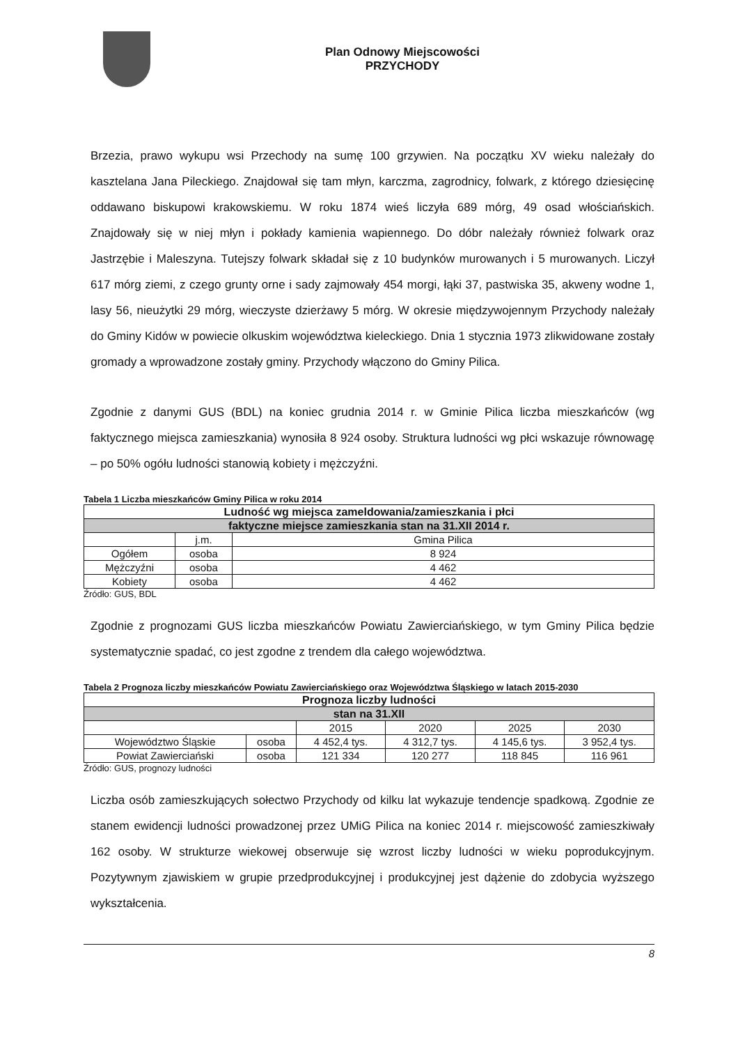Plan Odnowy Miejscowości
PRZYCHODY
Brzezia, prawo wykupu wsi Przechody na sumę 100 grzywien. Na początku XV wieku należały do kasztelana Jana Pileckiego. Znajdował się tam młyn, karczma, zagrodnicy, folwark, z którego dziesięcinę oddawano biskupowi krakowskiemu. W roku 1874 wieś liczyła 689 mórg, 49 osad włościańskich. Znajdowały się w niej młyn i pokłady kamienia wapiennego. Do dóbr należały również folwark oraz Jastrzębie i Maleszyna. Tutejszy folwark składał się z 10 budynków murowanych i 5 murowanych. Liczył 617 mórg ziemi, z czego grunty orne i sady zajmowały 454 morgi, łąki 37, pastwiska 35, akweny wodne 1, lasy 56, nieużytki 29 mórg, wieczyste dzierżawy 5 mórg. W okresie międzywojennym Przychody należały do Gminy Kidów w powiecie olkuskim województwa kieleckiego. Dnia 1 stycznia 1973 zlikwidowane zostały gromady a wprowadzone zostały gminy. Przychody włączono do Gminy Pilica.
Zgodnie z danymi GUS (BDL) na koniec grudnia 2014 r. w Gminie Pilica liczba mieszkańców (wg faktycznego miejsca zamieszkania) wynosiła 8 924 osoby. Struktura ludności wg płci wskazuje równowagę – po 50% ogółu ludności stanowią kobiety i mężczyźni.
Tabela 1 Liczba mieszkańców Gminy Pilica w roku 2014
| Ludność wg miejsca zameldowania/zamieszkania i płci | | |
| --- | --- | --- |
| faktyczne miejsce zamieszkania stan na 31.XII 2014 r. | | |
| | j.m. | Gmina Pilica |
| Ogółem | osoba | 8 924 |
| Mężczyźni | osoba | 4 462 |
| Kobiety | osoba | 4 462 |
Źródło: GUS, BDL
Zgodnie z prognozami GUS liczba mieszkańców Powiatu Zawierciańskiego, w tym Gminy Pilica będzie systematycznie spadać, co jest zgodne z trendem dla całego województwa.
Tabela 2 Prognoza liczby mieszkańców Powiatu Zawierciańskiego oraz Województwa Śląskiego w latach 2015-2030
| Prognoza liczby ludności | | | | | |
| --- | --- | --- | --- | --- | --- |
| stan na 31.XII | | | | | |
| | | 2015 | 2020 | 2025 | 2030 |
| Województwo Śląskie | osoba | 4 452,4 tys. | 4 312,7 tys. | 4 145,6 tys. | 3 952,4 tys. |
| Powiat Zawierciański | osoba | 121 334 | 120 277 | 118 845 | 116 961 |
Źródło: GUS, prognozy ludności
Liczba osób zamieszkujących sołectwo Przychody od kilku lat wykazuje tendencje spadkową. Zgodnie ze stanem ewidencji ludności prowadzonej przez UMiG Pilica na koniec 2014 r. miejscowość zamieszkiwały 162 osoby. W strukturze wiekowej obserwuje się wzrost liczby ludności w wieku poprodukcyjnym. Pozytywnym zjawiskiem w grupie przedprodukcyjnej i produkcyjnej jest dążenie do zdobycia wyższego wykształcenia.
8